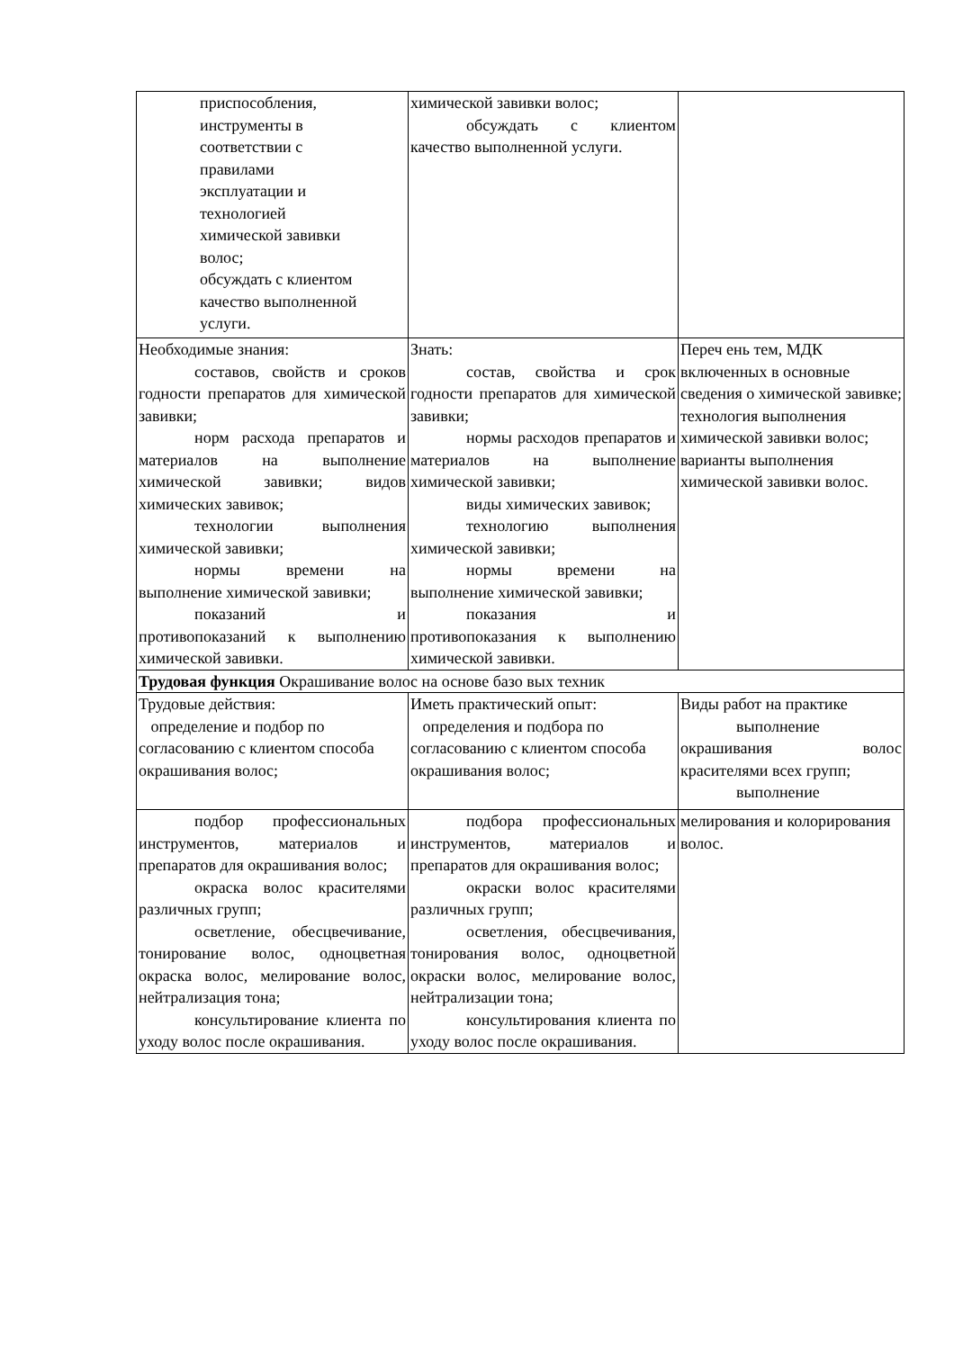| приспособления, инструменты в соответствии с правилами эксплуатации и технологией химической завивки волос; обсуждать с клиентом качество выполненной услуги. | химической завивки волос; обсуждать с клиентом качество выполненной услуги. | |
| Необходимые знания: составов, свойств и сроков годности препаратов для химической завивки; норм расхода препаратов и материалов на выполнение химической завивки; видов химических завивок; технологии выполнения химической завивки; нормы времени на выполнение химической завивки; показаний и противопоказаний к выполнению химической завивки. | Знать: состав, свойства и срок годности препаратов для химической завивки; нормы расходов препаратов и материалов на выполнение химической завивки; виды химических завивок; технологию выполнения химической завивки; нормы времени на выполнение химической завивки; показания и противопоказания к выполнению химической завивки. | Переч ень тем, МДК включенных в основные сведения о химической завивке; технология выполнения химической завивки волос; варианты выполнения химической завивки волос. |
| Трудовая функция Окрашивание волос на основе базо вых техник | | |
| Трудовые действия: определение и подбор по согласованию с клиентом способа окрашивания волос; | Иметь практический опыт: определения и подбора по согласованию с клиентом способа окрашивания волос; | Виды работ на практике выполнение окрашивания волос красителями всех групп; выполнение |
| подбор профессиональных инструментов, материалов и препаратов для окрашивания волос; окраска волос красителями различных групп; осветление, обесцвечивание, тонирование волос, одноцветная окраска волос, мелирование волос, нейтрализация тона; консультирование клиента по уходу волос после окрашивания. | подбора профессиональных инструментов, материалов и препаратов для окрашивания волос; окраски волос красителями различных групп; осветления, обесцвечивания, тонирования волос, одноцветной окраски волос, мелирование волос, нейтрализации тона; консультирования клиента по уходу волос после окрашивания. | мелирования и колорирования волос. |